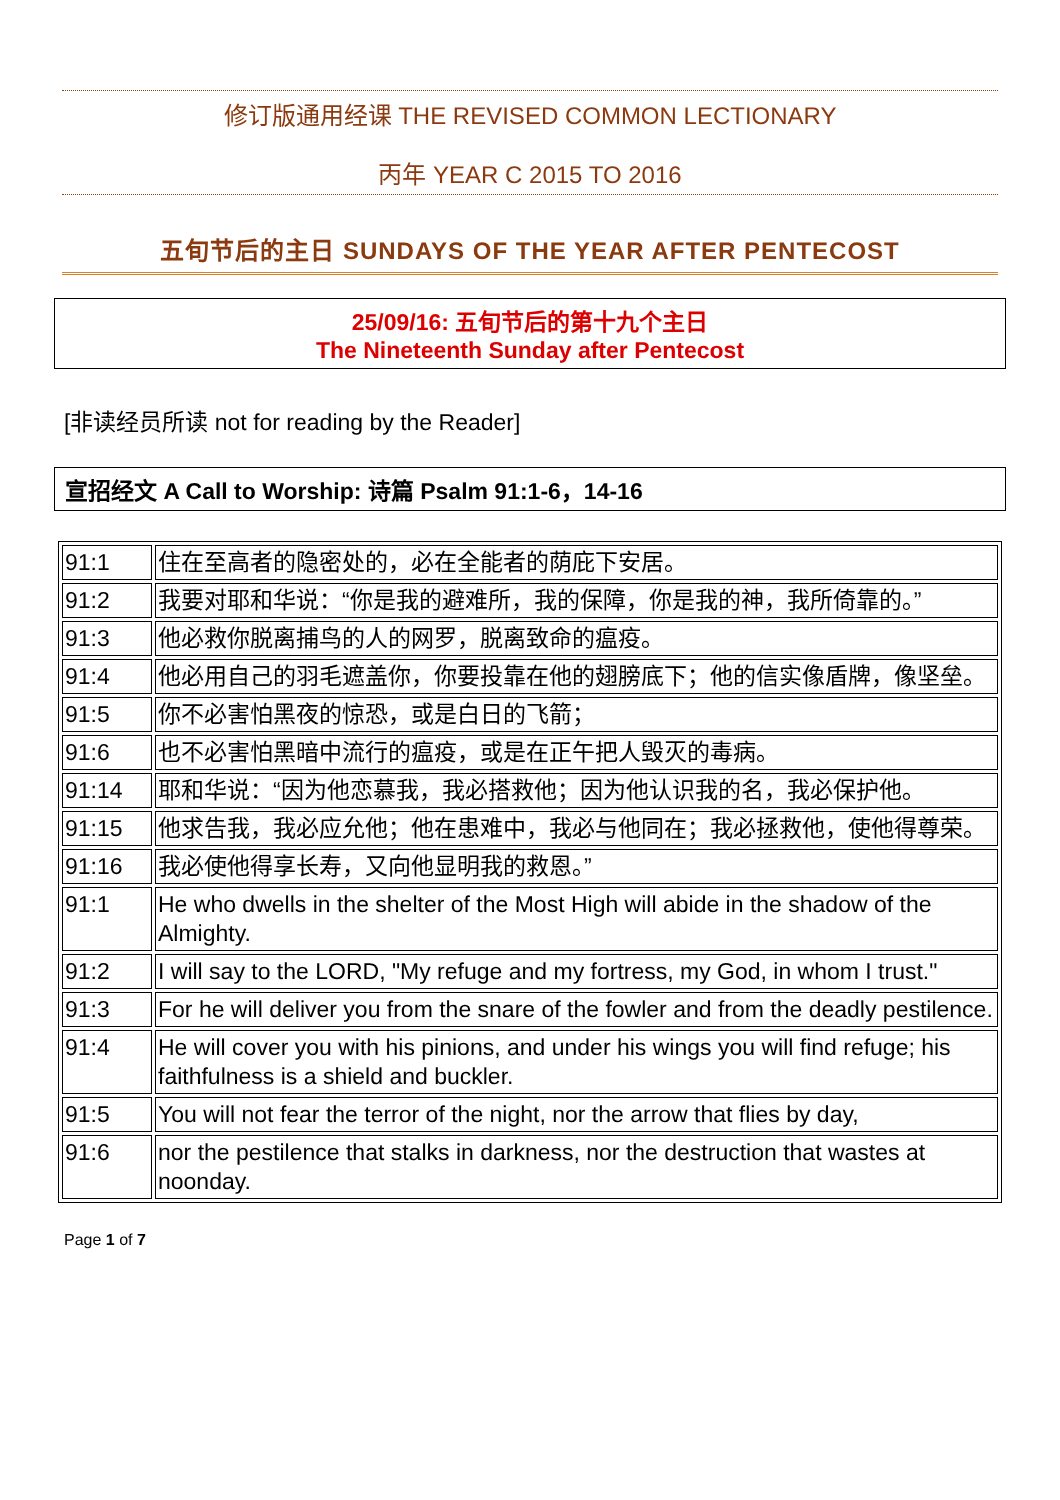修订版通用经课 THE REVISED COMMON LECTIONARY
丙年 YEAR C 2015 TO 2016
五旬节后的主日 SUNDAYS OF THE YEAR AFTER PENTECOST
25/09/16: 五旬节后的第十九个主日
The Nineteenth Sunday after Pentecost
[非读经员所读 not for reading by the Reader]
宣招经文 A Call to Worship: 诗篇 Psalm 91:1-6，14-16
| 91:1 | 住在至高者的隐密处的，必在全能者的荫庇下安居。 |
| 91:2 | 我要对耶和华说：“你是我的避难所，我的保障，你是我的神，我所倚靠的。” |
| 91:3 | 他必救你脱离捕鸟的人的网罗，脱离致命的瘟疫。 |
| 91:4 | 他必用自己的羽毛遮盖你，你要投靠在他的翅膀底下；他的信实像盾牌，像坚垒。 |
| 91:5 | 你不必害怕黑夜的惊恐，或是白日的飞箭； |
| 91:6 | 也不必害怕黑暗中流行的瘟疫，或是在正午把人毁灭的毒病。 |
| 91:14 | 耶和华说：“因为他恋慕我，我必搭救他；因为他认识我的名，我必保护他。 |
| 91:15 | 他求告我，我必应允他；他在患难中，我必与他同在；我必拯救他，使他得尊荣。 |
| 91:16 | 我必使他得享长寿，又向他显明我的救恩。” |
| 91:1 | He who dwells in the shelter of the Most High will abide in the shadow of the Almighty. |
| 91:2 | I will say to the LORD, "My refuge and my fortress, my God, in whom I trust." |
| 91:3 | For he will deliver you from the snare of the fowler and from the deadly pestilence. |
| 91:4 | He will cover you with his pinions, and under his wings you will find refuge; his faithfulness is a shield and buckler. |
| 91:5 | You will not fear the terror of the night, nor the arrow that flies by day, |
| 91:6 | nor the pestilence that stalks in darkness, nor the destruction that wastes at noonday. |
Page 1 of 7